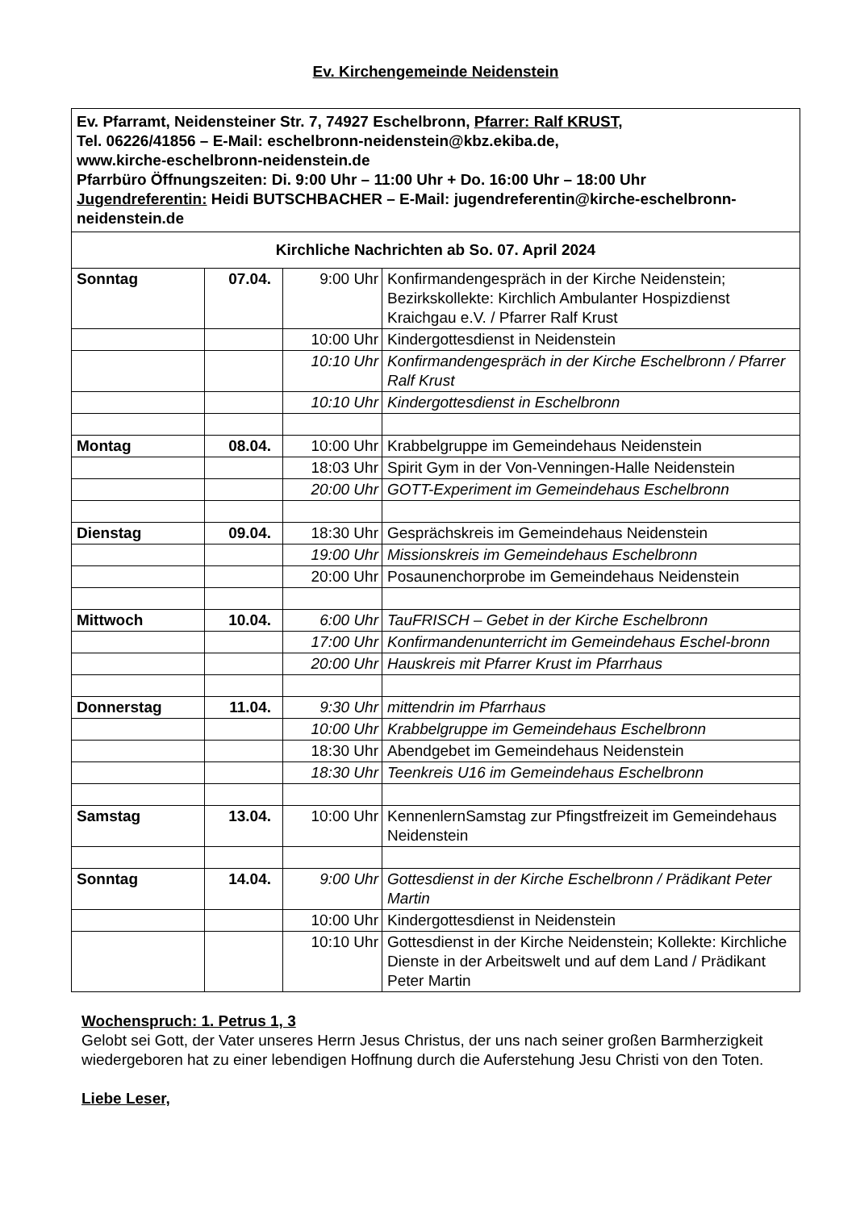Ev. Kirchengemeinde Neidenstein
| Ev. Pfarramt, Neidensteiner Str. 7, 74927 Eschelbronn, Pfarrer: Ralf KRUST, Tel. 06226/41856 – E-Mail: eschelbronn-neidenstein@kbz.ekiba.de, www.kirche-eschelbronn-neidenstein.de Pfarrbüro Öffnungszeiten: Di. 9:00 Uhr – 11:00 Uhr + Do. 16:00 Uhr – 18:00 Uhr Jugendreferentin: Heidi BUTSCHBACHER – E-Mail: jugendreferentin@kirche-eschelbronn-neidenstein.de | | | |
| Kirchliche Nachrichten ab So. 07. April 2024 | | | |
| Sonntag | 07.04. | 9:00 Uhr | Konfirmandengespräch in der Kirche Neidenstein; Bezirkskollekte: Kirchlich Ambulanter Hospizdienst Kraichgau e.V. / Pfarrer Ralf Krust |
| | | 10:00 Uhr | Kindergottesdienst in Neidenstein |
| | | 10:10 Uhr | Konfirmandengespräch in der Kirche Eschelbronn / Pfarrer Ralf Krust |
| | | 10:10 Uhr | Kindergottesdienst in Eschelbronn |
| Montag | 08.04. | 10:00 Uhr | Krabbelgruppe im Gemeindehaus Neidenstein |
| | | 18:03 Uhr | Spirit Gym in der Von-Venningen-Halle Neidenstein |
| | | 20:00 Uhr | GOTT-Experiment im Gemeindehaus Eschelbronn |
| Dienstag | 09.04. | 18:30 Uhr | Gesprächskreis im Gemeindehaus Neidenstein |
| | | 19:00 Uhr | Missionskreis im Gemeindehaus Eschelbronn |
| | | 20:00 Uhr | Posaunenchorprobe im Gemeindehaus Neidenstein |
| Mittwoch | 10.04. | 6:00 Uhr | TauFRISCH – Gebet in der Kirche Eschelbronn |
| | | 17:00 Uhr | Konfirmandenunterricht im Gemeindehaus Eschel-bronn |
| | | 20:00 Uhr | Hauskreis mit Pfarrer Krust im Pfarrhaus |
| Donnerstag | 11.04. | 9:30 Uhr | mittendrin im Pfarrhaus |
| | | 10:00 Uhr | Krabbelgruppe im Gemeindehaus Eschelbronn |
| | | 18:30 Uhr | Abendgebet im Gemeindehaus Neidenstein |
| | | 18:30 Uhr | Teenkreis U16 im Gemeindehaus Eschelbronn |
| Samstag | 13.04. | 10:00 Uhr | KennenlernSamstag zur Pfingstfreizeit im Gemeindehaus Neidenstein |
| Sonntag | 14.04. | 9:00 Uhr | Gottesdienst in der Kirche Eschelbronn / Prädikant Peter Martin |
| | | 10:00 Uhr | Kindergottesdienst in Neidenstein |
| | | 10:10 Uhr | Gottesdienst in der Kirche Neidenstein; Kollekte: Kirchliche Dienste in der Arbeitswelt und auf dem Land / Prädikant Peter Martin |
Wochenspruch: 1. Petrus 1, 3
Gelobt sei Gott, der Vater unseres Herrn Jesus Christus, der uns nach seiner großen Barmherzigkeit wiedergeboren hat zu einer lebendigen Hoffnung durch die Auferstehung Jesu Christi von den Toten.
Liebe Leser,